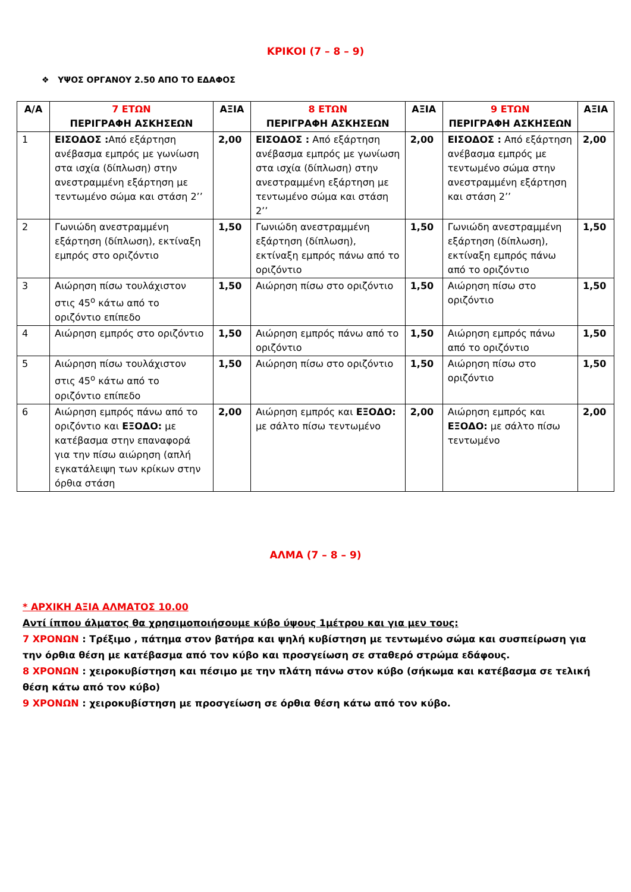ΚΡΙΚΟΙ (7 – 8 – 9)
❖ ΥΨΟΣ ΟΡΓΑΝΟΥ 2.50 ΑΠΟ ΤΟ ΕΔΑΦΟΣ
| Α/Α | 7 ΕΤΩΝ ΠΕΡΙΓΡΑΦΗ ΑΣΚΗΣΕΩΝ | ΑΞΙΑ | 8 ΕΤΩΝ ΠΕΡΙΓΡΑΦΗ ΑΣΚΗΣΕΩΝ | ΑΞΙΑ | 9 ΕΤΩΝ ΠΕΡΙΓΡΑΦΗ ΑΣΚΗΣΕΩΝ | ΑΞΙΑ |
| --- | --- | --- | --- | --- | --- | --- |
| 1 | ΕΙΣΟΔΟΣ : Από εξάρτηση ανέβασμα εμπρός με γωνίωση στα ισχία (δίπλωση) στην ανεστραμμένη εξάρτηση με τεντωμένο σώμα και στάση 2’’ | 2,00 | ΕΙΣΟΔΟΣ : Από εξάρτηση ανέβασμα εμπρός με γωνίωση στα ισχία (δίπλωση) στην ανεστραμμένη εξάρτηση με τεντωμένο σώμα και στάση 2’’ | 2,00 | ΕΙΣΟΔΟΣ : Από εξάρτηση ανέβασμα εμπρός με τεντωμένο σώμα στην ανεστραμμένη εξάρτηση και στάση 2’’ | 2,00 |
| 2 | Γωνιώδη ανεστραμμένη εξάρτηση (δίπλωση), εκτίναξη εμπρός στο οριζόντιο | 1,50 | Γωνιώδη ανεστραμμένη εξάρτηση (δίπλωση), εκτίναξη εμπρός πάνω από το οριζόντιο | 1,50 | Γωνιώδη ανεστραμμένη εξάρτηση (δίπλωση), εκτίναξη εμπρός πάνω από το οριζόντιο | 1,50 |
| 3 | Αιώρηση πίσω τουλάχιστον στις 45<sup>ο</sup> κάτω από το οριζόντιο επίπεδο | 1,50 | Αιώρηση πίσω στο οριζόντιο | 1,50 | Αιώρηση πίσω στο οριζόντιο | 1,50 |
| 4 | Αιώρηση εμπρός στο οριζόντιο | 1,50 | Αιώρηση εμπρός πάνω από το οριζόντιο | 1,50 | Αιώρηση εμπρός πάνω από το οριζόντιο | 1,50 |
| 5 | Αιώρηση πίσω τουλάχιστον στις 45<sup>ο</sup> κάτω από το οριζόντιο επίπεδο | 1,50 | Αιώρηση πίσω στο οριζόντιο | 1,50 | Αιώρηση πίσω στο οριζόντιο | 1,50 |
| 6 | Αιώρηση εμπρός πάνω από το οριζόντιο και ΕΞΟΔΟ: με κατέβασμα στην επαναφορά για την πίσω αιώρηση (απλή εγκατάλειψη των κρίκων στην όρθια στάση | 2,00 | Αιώρηση εμπρός και ΕΞΟΔΟ: με σάλτο πίσω τεντωμένο | 2,00 | Αιώρηση εμπρός και ΕΞΟΔΟ: με σάλτο πίσω τεντωμένο | 2,00 |
ΑΛΜΑ (7 – 8 – 9)
* ΑΡΧΙΚΗ ΑΞΙΑ ΑΛΜΑΤΟΣ 10.00
Αντί ίππου άλματος θα χρησιμοποιήσουμε κύβο ύψους 1μέτρου και για μεν τους:
7 ΧΡΟΝΩΝ : Τρέξιμο , πάτημα στον βατήρα και ψηλή κυβίστηση με τεντωμένο σώμα και συσπείρωση για την όρθια θέση με κατέβασμα από τον κύβο και προσγείωση σε σταθερό στρώμα εδάφους.
8 ΧΡΟΝΩΝ : χειροκυβίστηση και πέσιμο με την πλάτη πάνω στον κύβο (σήκωμα και κατέβασμα σε τελική θέση κάτω από τον κύβο)
9 ΧΡΟΝΩΝ : χειροκυβίστηση με προσγείωση σε όρθια θέση κάτω από τον κύβο.